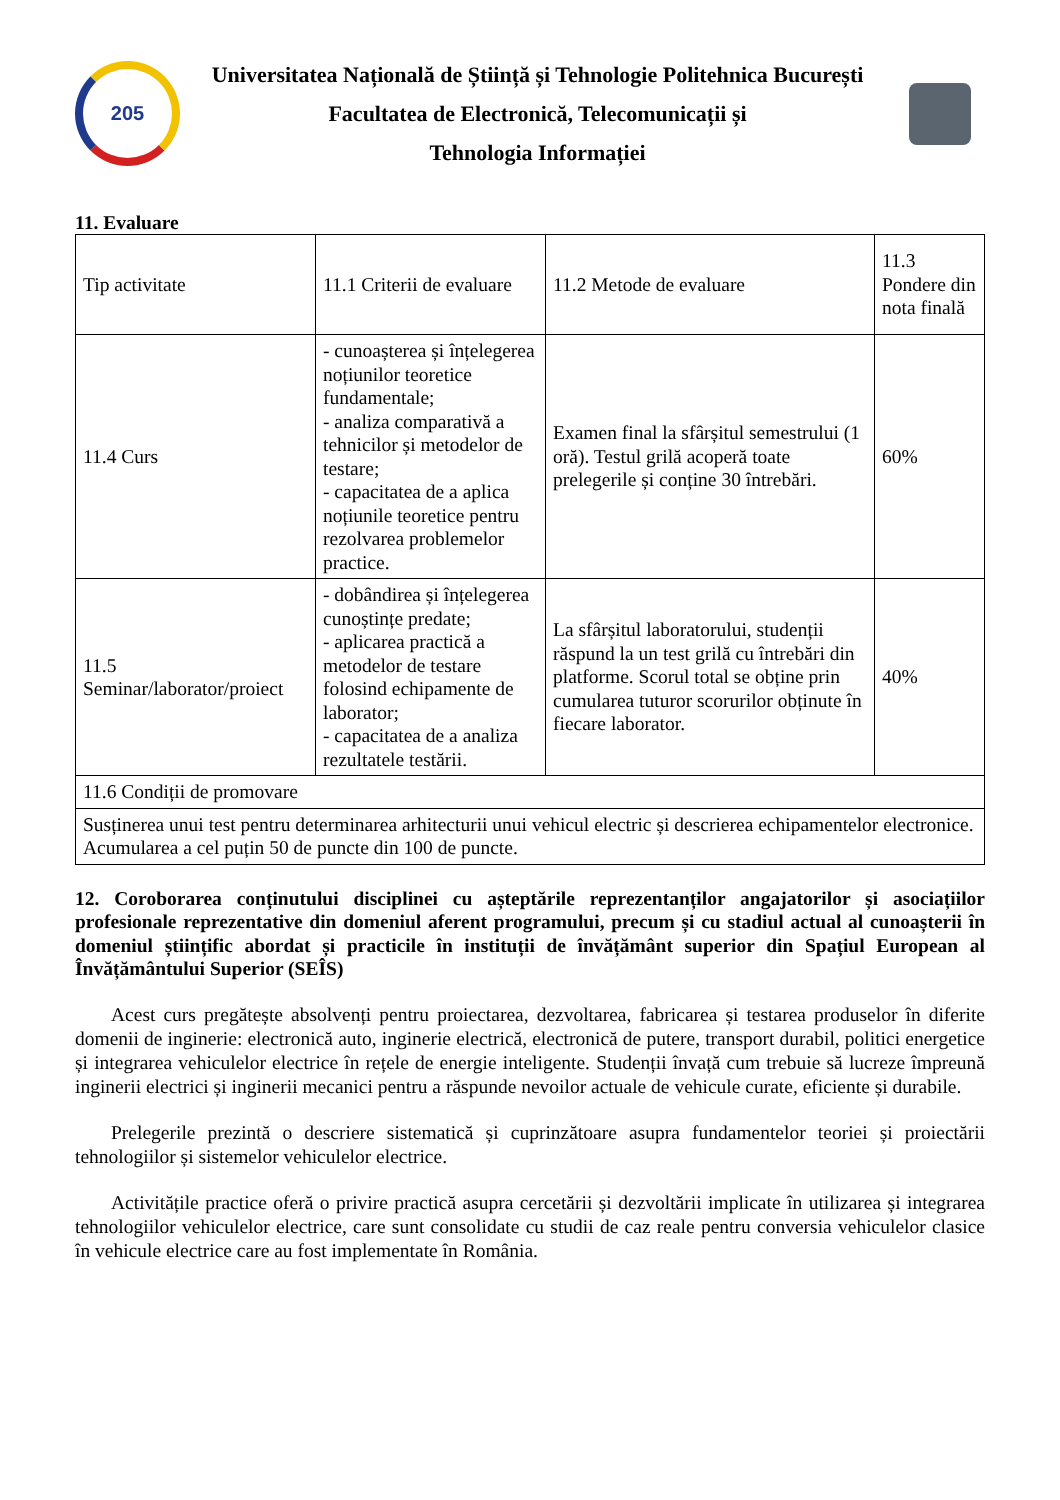205
Universitatea Națională de Știință și Tehnologie Politehnica București
Facultatea de Electronică, Telecomunicații și
Tehnologia Informației
11. Evaluare
| Tip activitate | 11.1 Criterii de evaluare | 11.2 Metode de evaluare | 11.3 Pondere din nota finală |
| 11.4 Curs | - cunoașterea și înțelegerea noțiunilor teoretice fundamentale; - analiza comparativă a tehnicilor și metodelor de testare; - capacitatea de a aplica noțiunile teoretice pentru rezolvarea problemelor practice. | Examen final la sfârșitul semestrului (1 oră). Testul grilă acoperă toate prelegerile și conține 30 întrebări. | 60% |
| 11.5 Seminar/laborator/proiect | - dobândirea și înțelegerea cunoștințe predate; - aplicarea practică a metodelor de testare folosind echipamente de laborator; - capacitatea de a analiza rezultatele testării. | La sfârșitul laboratorului, studenții răspund la un test grilă cu întrebări din platforme. Scorul total se obține prin cumularea tuturor scorurilor obținute în fiecare laborator. | 40% |
| 11.6 Condiții de promovare | | | |
| Susținerea unui test pentru determinarea arhitecturii unui vehicul electric și descrierea echipamentelor electronice. Acumularea a cel puțin 50 de puncte din 100 de puncte. | | | |
12. Coroborarea conținutului disciplinei cu așteptările reprezentanților angajatorilor și asociațiilor profesionale reprezentative din domeniul aferent programului, precum și cu stadiul actual al cunoașterii în domeniul științific abordat și practicile în instituții de învățământ superior din Spațiul European al Învățământului Superior (SEÎS)
Acest curs pregătește absolvenți pentru proiectarea, dezvoltarea, fabricarea și testarea produselor în diferite domenii de inginerie: electronică auto, inginerie electrică, electronică de putere, transport durabil, politici energetice și integrarea vehiculelor electrice în rețele de energie inteligente. Studenții învață cum trebuie să lucreze împreună inginerii electrici și inginerii mecanici pentru a răspunde nevoilor actuale de vehicule curate, eficiente și durabile.
Prelegerile prezintă o descriere sistematică și cuprinzătoare asupra fundamentelor teoriei și proiectării tehnologiilor și sistemelor vehiculelor electrice.
Activitățile practice oferă o privire practică asupra cercetării și dezvoltării implicate în utilizarea și integrarea tehnologiilor vehiculelor electrice, care sunt consolidate cu studii de caz reale pentru conversia vehiculelor clasice în vehicule electrice care au fost implementate în România.